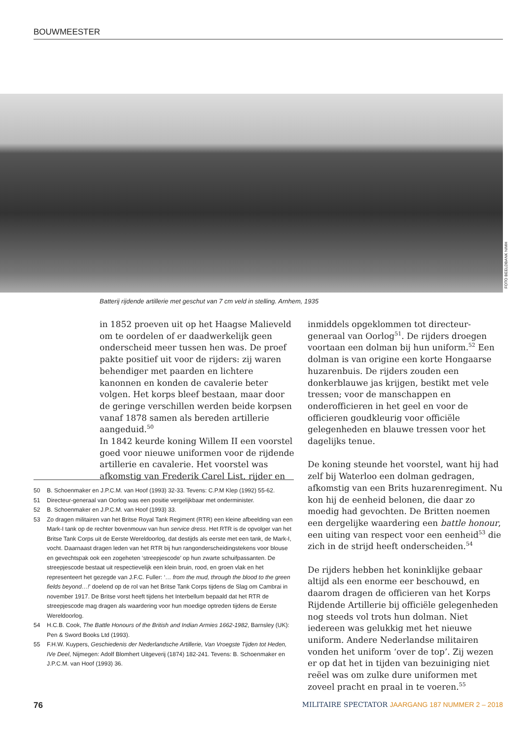BOUWMEESTER
FOTO BEELDBANK NIMH
Batterij rijdende artillerie met geschut van 7 cm veld in stelling. Arnhem, 1935
in 1852 proeven uit op het Haagse Malieveld om te oordelen of er daadwerkelijk geen onderscheid meer tussen hen was. De proef pakte positief uit voor de rijders: zij waren behendiger met paarden en lichtere kanonnen en konden de cavalerie beter volgen. Het korps bleef bestaan, maar door de geringe verschillen werden beide korpsen vanaf 1878 samen als bereden artillerie aangeduid.<sup>50</sup>
In 1842 keurde koning Willem II een voorstel goed voor nieuwe uniformen voor de rijdende artillerie en cavalerie. Het voorstel was afkomstig van Frederik Carel List, rijder en
inmiddels opgeklommen tot directeur-generaal van Oorlog<sup>51</sup>. De rijders droegen voortaan een dolman bij hun uniform.<sup>52</sup> Een dolman is van origine een korte Hongaarse huzarenbuis. De rijders zouden een donkerblauwe jas krijgen, bestikt met vele tressen; voor de manschappen en onderofficieren in het geel en voor de officieren goudkleurig voor officiële gelegenheden en blauwe tressen voor het dagelijks tenue.
De koning steunde het voorstel, want hij had zelf bij Waterloo een dolman gedragen, afkomstig van een Brits huzarenregiment. Nu kon hij de eenheid belonen, die daar zo moedig had gevochten. De Britten noemen een dergelijke waardering een battle honour, een uiting van respect voor een eenheid<sup>53</sup> die zich in de strijd heeft onderscheiden.<sup>54</sup>
De rijders hebben het koninklijke gebaar altijd als een enorme eer beschouwd, en daarom dragen de officieren van het Korps Rijdende Artillerie bij officiële gelegenheden nog steeds vol trots hun dolman. Niet iedereen was gelukkig met het nieuwe uniform. Andere Nederlandse militairen vonden het uniform ‘over de top’. Zij wezen er op dat het in tijden van bezuiniging niet reëel was om zulke dure uniformen met zoveel pracht en praal in te voeren.<sup>55</sup>
50 B. Schoenmaker en J.P.C.M. van Hoof (1993) 32-33. Tevens: C.P.M Klep (1992) 55-62.
51 Directeur-generaal van Oorlog was een positie vergelijkbaar met onderminister.
52 B. Schoenmaker en J.P.C.M. van Hoof (1993) 33.
53 Zo dragen militairen van het Britse Royal Tank Regiment (RTR) een kleine afbeelding van een Mark-I tank op de rechter bovenmouw van hun service dress. Het RTR is de opvolger van het Britse Tank Corps uit de Eerste Wereldoorlog, dat destijds als eerste met een tank, de Mark-I, vocht. Daarnaast dragen leden van het RTR bij hun rangonderscheidingstekens voor blouse en gevechtspak ook een zogeheten ‘streepjescode’ op hun zwarte schuifpassanten. De streepjescode bestaat uit respectievelijk een klein bruin, rood, en groen vlak en het representeert het gezegde van J.F.C. Fuller: ‘… from the mud, through the blood to the green fields beyond…!’ doelend op de rol van het Britse Tank Corps tijdens de Slag om Cambrai in november 1917. De Britse vorst heeft tijdens het Interbellum bepaald dat het RTR de streepjescode mag dragen als waardering voor hun moedige optreden tijdens de Eerste Wereldoorlog.
54 H.C.B. Cook, The Battle Honours of the British and Indian Armies 1662-1982, Barnsley (UK): Pen & Sword Books Ltd (1993).
55 F.H.W. Kuypers, Geschiedenis der Nederlandsche Artillerie, Van Vroegste Tijden tot Heden, IVe Deel, Nijmegen: Adolf Blomhert Uitgeverij (1874) 182-241. Tevens: B. Schoenmaker en J.P.C.M. van Hoof (1993) 36.
76 MILITAIRE SPECTATOR JAARGANG 187 NUMMER 2 – 2018